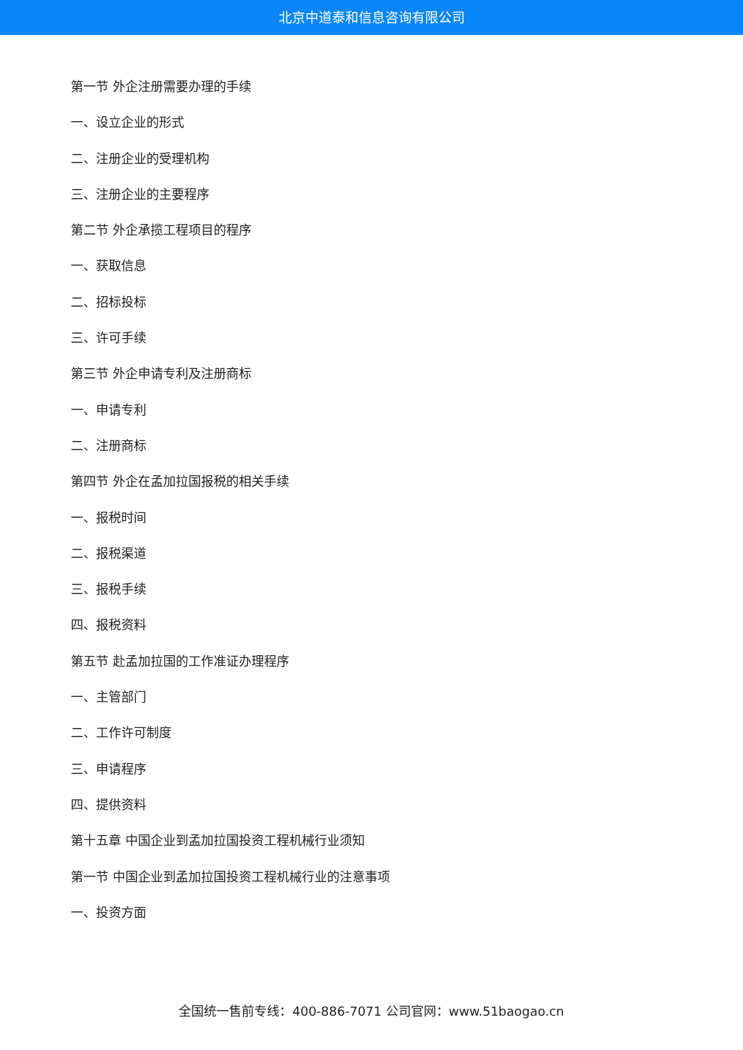北京中道泰和信息咨询有限公司
第一节 外企注册需要办理的手续
一、设立企业的形式
二、注册企业的受理机构
三、注册企业的主要程序
第二节 外企承揽工程项目的程序
一、获取信息
二、招标投标
三、许可手续
第三节 外企申请专利及注册商标
一、申请专利
二、注册商标
第四节 外企在孟加拉国报税的相关手续
一、报税时间
二、报税渠道
三、报税手续
四、报税资料
第五节 赴孟加拉国的工作准证办理程序
一、主管部门
二、工作许可制度
三、申请程序
四、提供资料
第十五章 中国企业到孟加拉国投资工程机械行业须知
第一节 中国企业到孟加拉国投资工程机械行业的注意事项
一、投资方面
全国统一售前专线：400-886-7071 公司官网：www.51baogao.cn